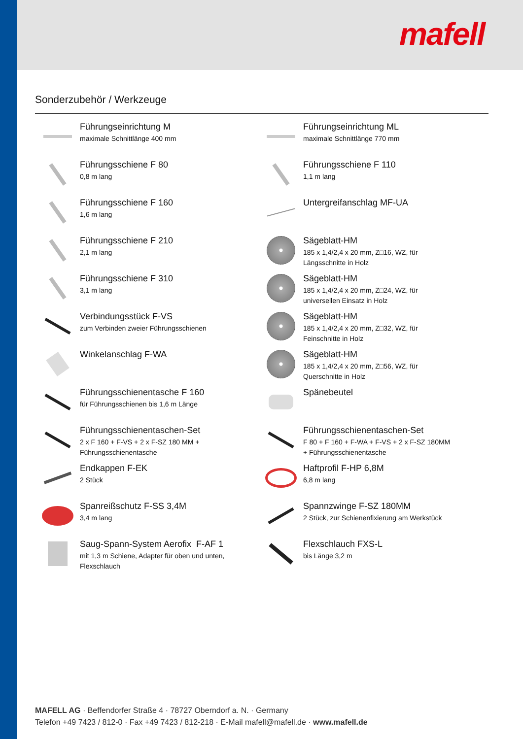mafell
Sonderzubehör / Werkzeuge
Führungseinrichtung M
maximale Schnittlänge 400 mm
Führungseinrichtung ML
maximale Schnittlänge 770 mm
Führungsschiene F 80
0,8 m lang
Führungsschiene F 110
1,1 m lang
Führungsschiene F 160
1,6 m lang
Untergreifanschlag MF-UA
Führungsschiene F 210
2,1 m lang
Sägeblatt-HM
185 x 1,4/2,4 x 20 mm, Z□16, WZ, für
Längsschnitte in Holz
Führungsschiene F 310
3,1 m lang
Sägeblatt-HM
185 x 1,4/2,4 x 20 mm, Z□24, WZ, für
universellen Einsatz in Holz
Verbindungsstück F-VS
zum Verbinden zweier Führungsschienen
Sägeblatt-HM
185 x 1,4/2,4 x 20 mm, Z□32, WZ, für
Feinschnitte in Holz
Winkelanschlag F-WA
Sägeblatt-HM
185 x 1,4/2,4 x 20 mm, Z□56, WZ, für
Querschnitte in Holz
Führungsschienentasche F 160
für Führungsschienen bis 1,6 m Länge
Spänebeutel
Führungsschienentaschen-Set
2 x F 160 + F-VS + 2 x F-SZ 180 MM +
Führungsschienentasche
Führungsschienentaschen-Set
F 80 + F 160 + F-WA + F-VS + 2 x F-SZ 180MM
+ Führungsschienentasche
Endkappen F-EK
2 Stück
Haftprofil F-HP 6,8M
6,8 m lang
Spanreißschutz F-SS 3,4M
3,4 m lang
Spannzwinge F-SZ 180MM
2 Stück, zur Schienenfixierung am Werkstück
Saug-Spann-System Aerofix F-AF 1
mit 1,3 m Schiene, Adapter für oben und unten,
Flexschlauch
Flexschlauch FXS-L
bis Länge 3,2 m
MAFELL AG · Beffendorfer Straße 4 · 78727 Oberndorf a. N. · Germany
Telefon +49 7423 / 812-0 · Fax +49 7423 / 812-218 · E-Mail mafell@mafell.de · www.mafell.de